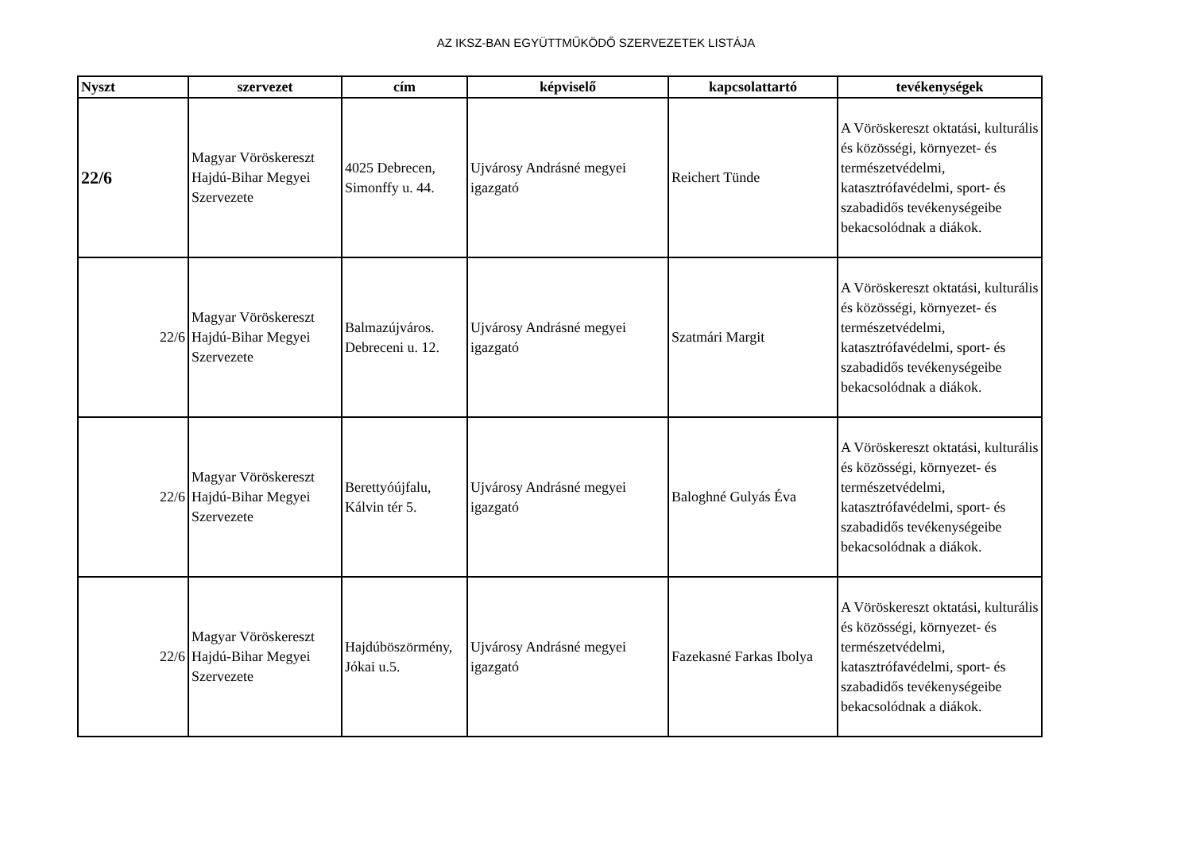AZ IKSZ-BAN EGYÜTTMŰKÖDŐ SZERVEZETEK LISTÁJA
| Nyszt | szervezet | cím | képviselő | kapcsolattartó | tevékenységek |
| --- | --- | --- | --- | --- | --- |
| 22/6 | Magyar Vöröskereszt Hajdú-Bihar Megyei Szervezete | 4025 Debrecen, Simonffy u. 44. | Ujvárosy Andrásné megyei igazgató | Reichert Tünde | A Vöröskereszt oktatási, kulturális és közösségi, környezet- és természetvédelmi, katasztrófavédelmi, sport- és szabadidős tevékenységeibe bekacsolódnak a diákok. |
| 22/6 | Magyar Vöröskereszt Hajdú-Bihar Megyei Szervezete | Balmazújváros. Debreceni u. 12. | Ujvárosy Andrásné megyei igazgató | Szatmári Margit | A Vöröskereszt oktatási, kulturális és közösségi, környezet- és természetvédelmi, katasztrófavédelmi, sport- és szabadidős tevékenységeibe bekacsolódnak a diákok. |
| 22/6 | Magyar Vöröskereszt Hajdú-Bihar Megyei Szervezete | Berettyóújfalu, Kálvin tér 5. | Ujvárosy Andrásné megyei igazgató | Baloghné Gulyás Éva | A Vöröskereszt oktatási, kulturális és közösségi, környezet- és természetvédelmi, katasztrófavédelmi, sport- és szabadidős tevékenységeibe bekacsolódnak a diákok. |
| 22/6 | Magyar Vöröskereszt Hajdú-Bihar Megyei Szervezete | Hajdúböszörmény, Jókai u.5. | Ujvárosy Andrásné megyei igazgató | Fazekasné Farkas Ibolya | A Vöröskereszt oktatási, kulturális és közösségi, környezet- és természetvédelmi, katasztrófavédelmi, sport- és szabadidős tevékenységeibe bekacsolódnak a diákok. |